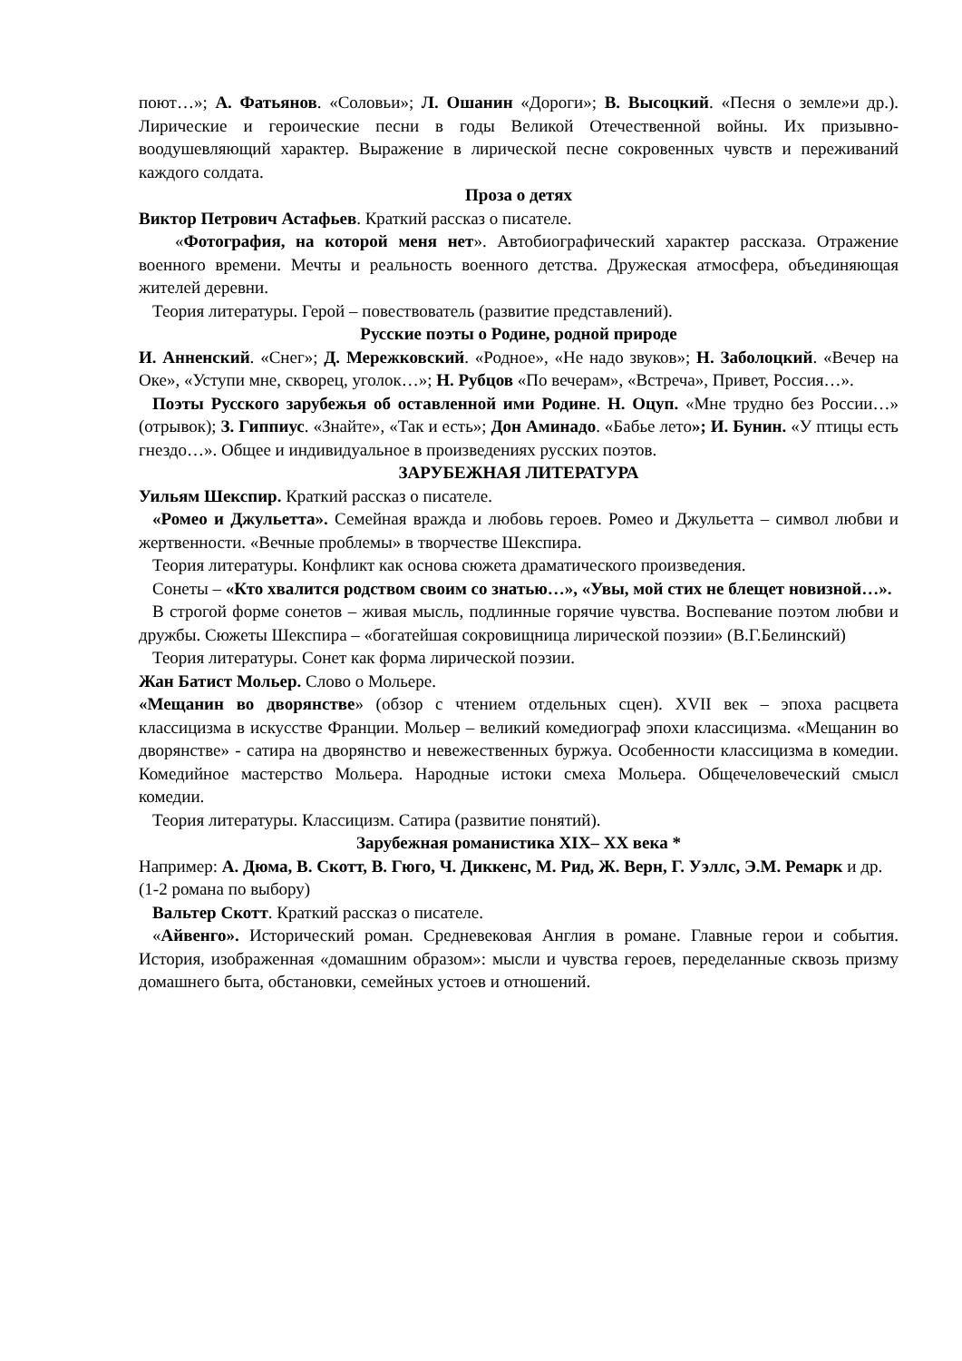поют…»; А. Фатьянов. «Соловьи»; Л. Ошанин «Дороги»; В. Высоцкий. «Песня о земле»и др.). Лирические и героические песни в годы Великой Отечественной войны. Их призывно-воодушевляющий характер. Выражение в лирической песне сокровенных чувств и переживаний каждого солдата.
Проза о детях
Виктор Петрович Астафьев. Краткий рассказ о писателе.
«Фотография, на которой меня нет». Автобиографический характер рассказа. Отражение военного времени. Мечты и реальность военного детства. Дружеская атмосфера, объединяющая жителей деревни.
Теория литературы. Герой – повествователь (развитие представлений).
Русские поэты о Родине, родной природе
И. Анненский. «Снег»; Д. Мережковский. «Родное», «Не надо звуков»; Н. Заболоцкий. «Вечер на Оке», «Уступи мне, скворец, уголок…»; Н. Рубцов «По вечерам», «Встреча», Привет, Россия…».
Поэты Русского зарубежья об оставленной ими Родине. Н. Оцуп. «Мне трудно без России…» (отрывок); З. Гиппиус. «Знайте», «Так и есть»; Дон Аминадо. «Бабье лето»; И. Бунин. «У птицы есть гнездо…». Общее и индивидуальное в произведениях русских поэтов.
ЗАРУБЕЖНАЯ ЛИТЕРАТУРА
Уильям Шекспир. Краткий рассказ о писателе.
«Ромео и Джульетта». Семейная вражда и любовь героев. Ромео и Джульетта – символ любви и жертвенности. «Вечные проблемы» в творчестве Шекспира.
Теория литературы. Конфликт как основа сюжета драматического произведения.
Сонеты – «Кто хвалится родством своим со знатью…», «Увы, мой стих не блещет новизной…».
В строгой форме сонетов – живая мысль, подлинные горячие чувства. Воспевание поэтом любви и дружбы. Сюжеты Шекспира – «богатейшая сокровищница лирической поэзии» (В.Г.Белинский)
Теория литературы. Сонет как форма лирической поэзии.
Жан Батист Мольер. Слово о Мольере.
«Мещанин во дворянстве» (обзор с чтением отдельных сцен). XVII век – эпоха расцвета классицизма в искусстве Франции. Мольер – великий комедиограф эпохи классицизма. «Мещанин во дворянстве» - сатира на дворянство и невежественных буржуа. Особенности классицизма в комедии. Комедийное мастерство Мольера. Народные истоки смеха Мольера. Общечеловеческий смысл комедии.
Теория литературы. Классицизм. Сатира (развитие понятий).
Зарубежная романистика XIX– XX века *
Например: А. Дюма, В. Скотт, В. Гюго, Ч. Диккенс, М. Рид, Ж. Верн, Г. Уэллс, Э.М. Ремарк и др. (1-2 романа по выбору)
Вальтер Скотт. Краткий рассказ о писателе.
«Айвенго». Исторический роман. Средневековая Англия в романе. Главные герои и события. История, изображенная «домашним образом»: мысли и чувства героев, переделанные сквозь призму домашнего быта, обстановки, семейных устоев и отношений.